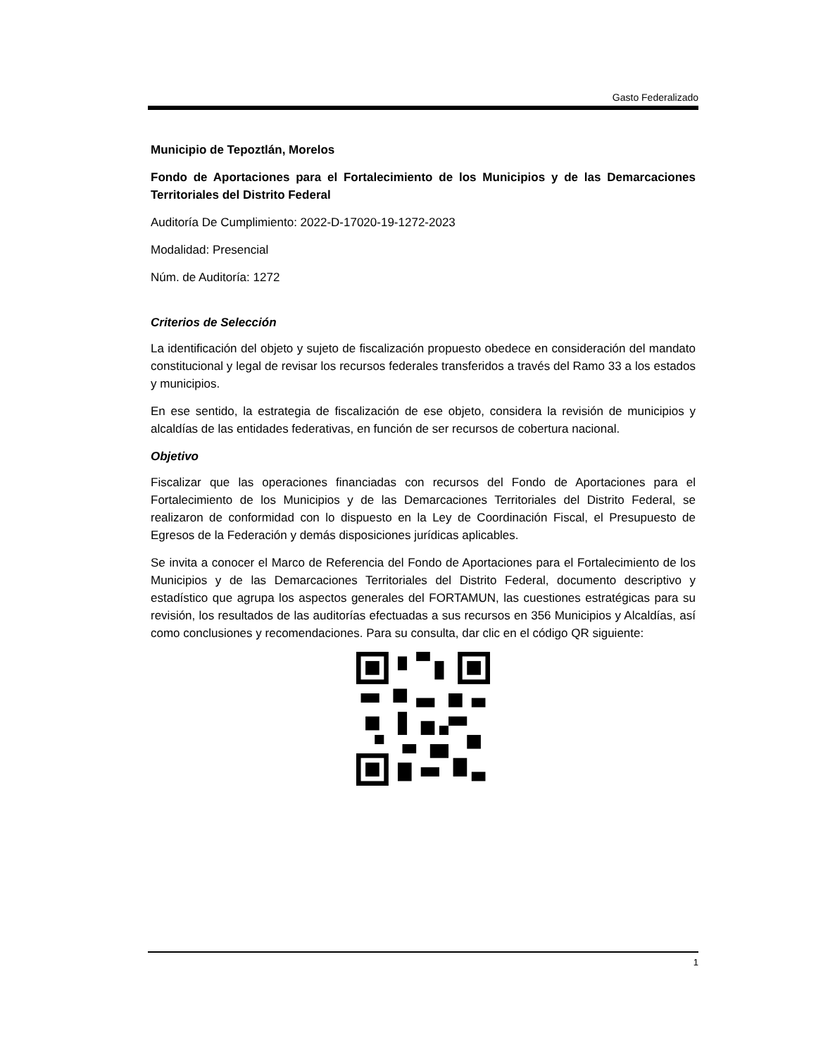Gasto Federalizado
Municipio de Tepoztlán, Morelos
Fondo de Aportaciones para el Fortalecimiento de los Municipios y de las Demarcaciones Territoriales del Distrito Federal
Auditoría De Cumplimiento: 2022-D-17020-19-1272-2023
Modalidad: Presencial
Núm. de Auditoría: 1272
Criterios de Selección
La identificación del objeto y sujeto de fiscalización propuesto obedece en consideración del mandato constitucional y legal de revisar los recursos federales transferidos a través del Ramo 33 a los estados y municipios.
En ese sentido, la estrategia de fiscalización de ese objeto, considera la revisión de municipios y alcaldías de las entidades federativas, en función de ser recursos de cobertura nacional.
Objetivo
Fiscalizar que las operaciones financiadas con recursos del Fondo de Aportaciones para el Fortalecimiento de los Municipios y de las Demarcaciones Territoriales del Distrito Federal, se realizaron de conformidad con lo dispuesto en la Ley de Coordinación Fiscal, el Presupuesto de Egresos de la Federación y demás disposiciones jurídicas aplicables.
Se invita a conocer el Marco de Referencia del Fondo de Aportaciones para el Fortalecimiento de los Municipios y de las Demarcaciones Territoriales del Distrito Federal, documento descriptivo y estadístico que agrupa los aspectos generales del FORTAMUN, las cuestiones estratégicas para su revisión, los resultados de las auditorías efectuadas a sus recursos en 356 Municipios y Alcaldías, así como conclusiones y recomendaciones. Para su consulta, dar clic en el código QR siguiente:
1